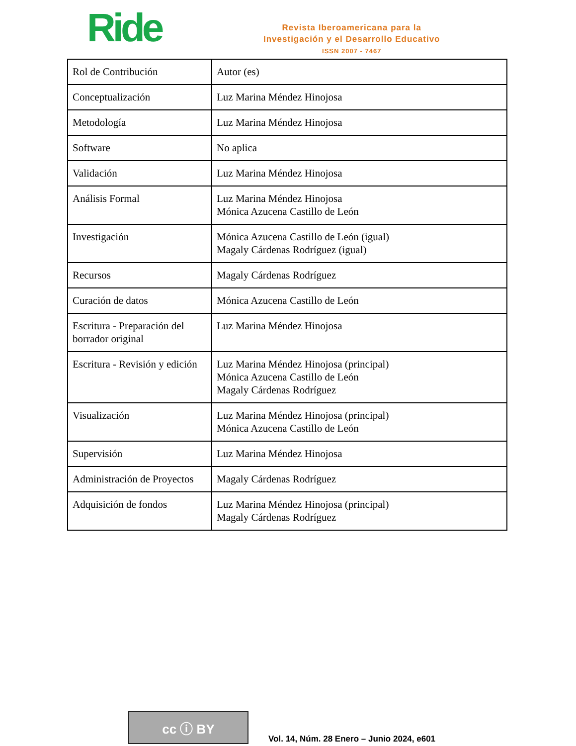Ride
Revista Iberoamericana para la
Investigación y el Desarrollo Educativo
ISSN 2007 - 7467
| Rol de Contribución | Autor (es) |
| Conceptualización | Luz Marina Méndez Hinojosa |
| Metodología | Luz Marina Méndez Hinojosa |
| Software | No aplica |
| Validación | Luz Marina Méndez Hinojosa |
| Análisis Formal | Luz Marina Méndez Hinojosa Mónica Azucena Castillo de León |
| Investigación | Mónica Azucena Castillo de León (igual) Magaly Cárdenas Rodríguez (igual) |
| Recursos | Magaly Cárdenas Rodríguez |
| Curación de datos | Mónica Azucena Castillo de León |
| Escritura - Preparación del borrador original | Luz Marina Méndez Hinojosa |
| Escritura - Revisión y edición | Luz Marina Méndez Hinojosa (principal) Mónica Azucena Castillo de León Magaly Cárdenas Rodríguez |
| Visualización | Luz Marina Méndez Hinojosa (principal) Mónica Azucena Castillo de León |
| Supervisión | Luz Marina Méndez Hinojosa |
| Administración de Proyectos | Magaly Cárdenas Rodríguez |
| Adquisición de fondos | Luz Marina Méndez Hinojosa (principal) Magaly Cárdenas Rodríguez |
cc ⓘ BY
Vol. 14, Núm. 28 Enero – Junio 2024, e601